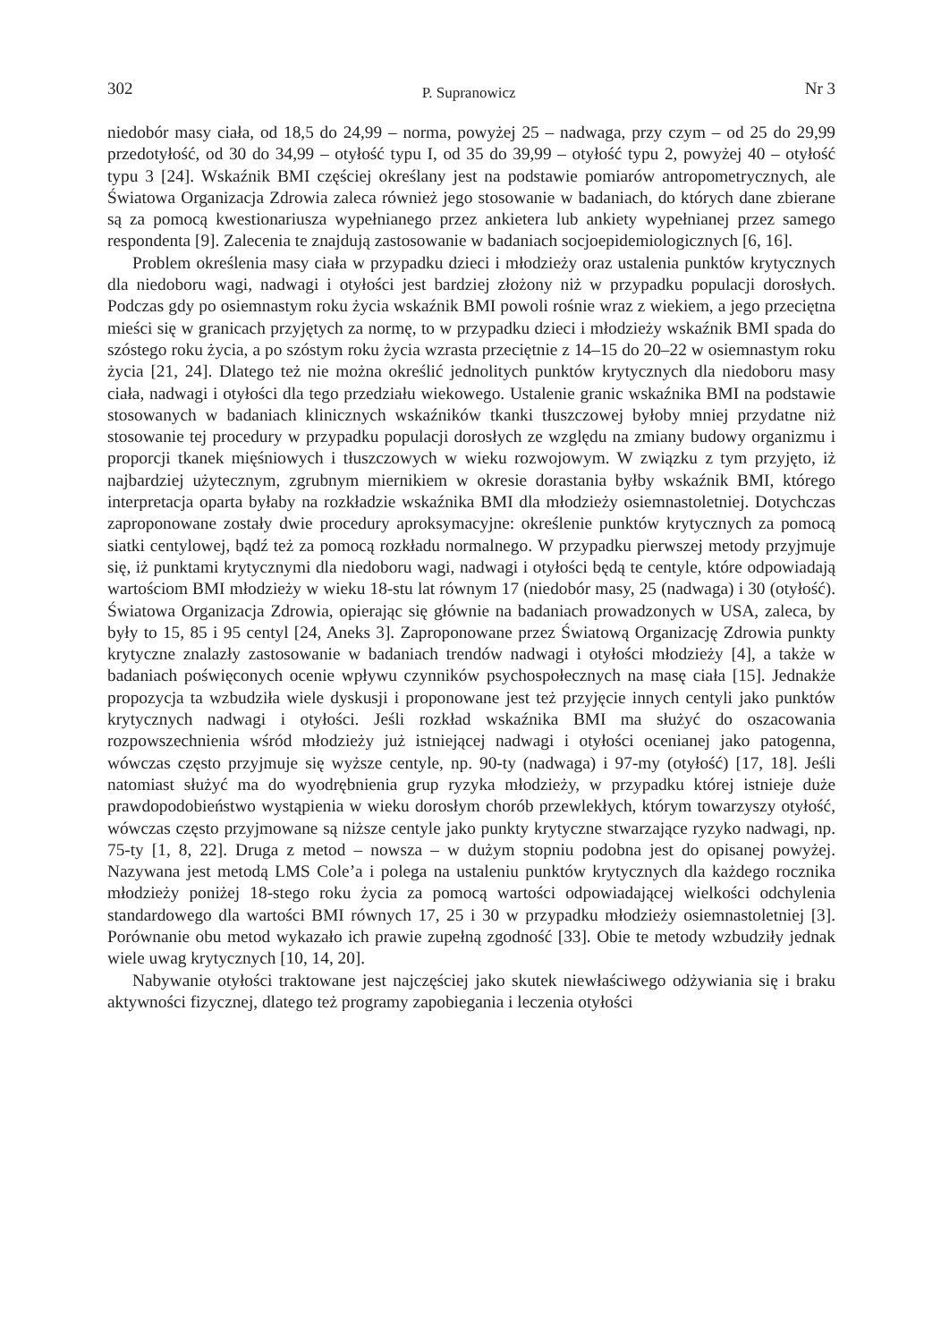302 P. Supranowicz Nr 3
niedobór masy ciała, od 18,5 do 24,99 – norma, powyżej 25 – nadwaga, przy czym – od 25 do 29,99 przedotyłość, od 30 do 34,99 – otyłość typu I, od 35 do 39,99 – otyłość typu 2, powyżej 40 – otyłość typu 3 [24]. Wskaźnik BMI częściej określany jest na podstawie pomiarów antropometrycznych, ale Światowa Organizacja Zdrowia zaleca również jego stosowanie w badaniach, do których dane zbierane są za pomocą kwestionariusza wypełnianego przez ankietera lub ankiety wypełnianej przez samego respondenta [9]. Zalecenia te znajdują zastosowanie w badaniach socjoepidemiologicznych [6, 16].
Problem określenia masy ciała w przypadku dzieci i młodzieży oraz ustalenia punktów krytycznych dla niedoboru wagi, nadwagi i otyłości jest bardziej złożony niż w przypadku populacji dorosłych. Podczas gdy po osiemnastym roku życia wskaźnik BMI powoli rośnie wraz z wiekiem, a jego przeciętna mieści się w granicach przyjętych za normę, to w przypadku dzieci i młodzieży wskaźnik BMI spada do szóstego roku życia, a po szóstym roku życia wzrasta przeciętnie z 14–15 do 20–22 w osiemnastym roku życia [21, 24]. Dlatego też nie można określić jednolitych punktów krytycznych dla niedoboru masy ciała, nadwagi i otyłości dla tego przedziału wiekowego. Ustalenie granic wskaźnika BMI na podstawie stosowanych w badaniach klinicznych wskaźników tkanki tłuszczowej byłoby mniej przydatne niż stosowanie tej procedury w przypadku populacji dorosłych ze względu na zmiany budowy organizmu i proporcji tkanek mięśniowych i tłuszczowych w wieku rozwojowym. W związku z tym przyjęto, iż najbardziej użytecznym, zgrubnym miernikiem w okresie dorastania byłby wskaźnik BMI, którego interpretacja oparta byłaby na rozkładzie wskaźnika BMI dla młodzieży osiemnastoletniej. Dotychczas zaproponowane zostały dwie procedury aproksymacyjne: określenie punktów krytycznych za pomocą siatki centylowej, bądź też za pomocą rozkładu normalnego. W przypadku pierwszej metody przyjmuje się, iż punktami krytycznymi dla niedoboru wagi, nadwagi i otyłości będą te centyle, które odpowiadają wartościom BMI młodzieży w wieku 18-stu lat równym 17 (niedobór masy, 25 (nadwaga) i 30 (otyłość). Światowa Organizacja Zdrowia, opierając się głównie na badaniach prowadzonych w USA, zaleca, by były to 15, 85 i 95 centyl [24, Aneks 3]. Zaproponowane przez Światową Organizację Zdrowia punkty krytyczne znalazły zastosowanie w badaniach trendów nadwagi i otyłości młodzieży [4], a także w badaniach poświęconych ocenie wpływu czynników psychospołecznych na masę ciała [15]. Jednakże propozycja ta wzbudziła wiele dyskusji i proponowane jest też przyjęcie innych centyli jako punktów krytycznych nadwagi i otyłości. Jeśli rozkład wskaźnika BMI ma służyć do oszacowania rozpowszechnienia wśród młodzieży już istniejącej nadwagi i otyłości ocenianej jako patogenna, wówczas często przyjmuje się wyższe centyle, np. 90-ty (nadwaga) i 97-my (otyłość) [17, 18]. Jeśli natomiast służyć ma do wyodrębnienia grup ryzyka młodzieży, w przypadku której istnieje duże prawdopodobieństwo wystąpienia w wieku dorosłym chorób przewlekłych, którym towarzyszy otyłość, wówczas często przyjmowane są niższe centyle jako punkty krytyczne stwarzające ryzyko nadwagi, np. 75-ty [1, 8, 22]. Druga z metod – nowsza – w dużym stopniu podobna jest do opisanej powyżej. Nazywana jest metodą LMS Cole’a i polega na ustaleniu punktów krytycznych dla każdego rocznika młodzieży poniżej 18-stego roku życia za pomocą wartości odpowiadającej wielkości odchylenia standardowego dla wartości BMI równych 17, 25 i 30 w przypadku młodzieży osiemnastoletniej [3]. Porównanie obu metod wykazało ich prawie zupełną zgodność [33]. Obie te metody wzbudziły jednak wiele uwag krytycznych [10, 14, 20].
Nabywanie otyłości traktowane jest najczęściej jako skutek niewłaściwego odżywiania się i braku aktywności fizycznej, dlatego też programy zapobiegania i leczenia otyłości